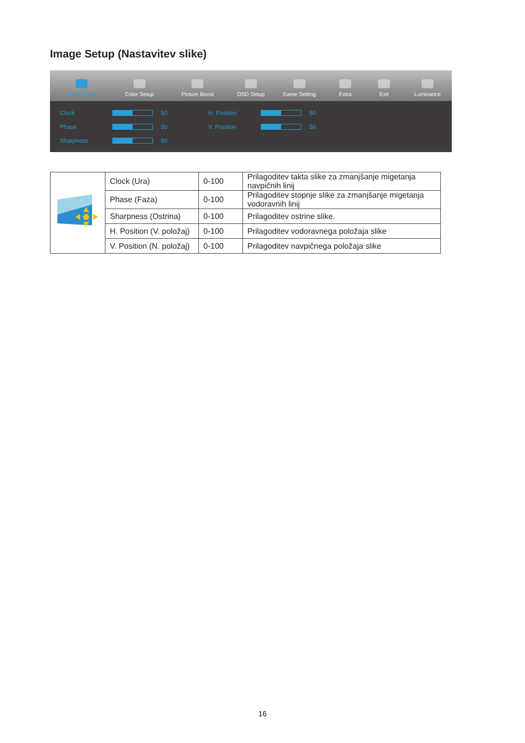Image Setup (Nastavitev slike)
Image Setup
Color Setup
Picture Boost
OSD Setup
Game Setting
Extra
Exit
Luminance
Clock 50
Phase 50
Sharpness 50
H. Position 50
V. Position 50
| | Clock (Ura) | 0-100 | Prilagoditev takta slike za zmanjšanje migetanja navpičnih linij |
| | Phase (Faza) | 0-100 | Prilagoditev stopnje slike za zmanjšanje migetanja vodoravnih linij |
| | Sharpness (Ostrina) | 0-100 | Prilagoditev ostrine slike. |
| | H. Position (V. položaj) | 0-100 | Prilagoditev vodoravnega položaja slike |
| | V. Position (N. položaj) | 0-100 | Prilagoditev navpičnega položaja slike |
16